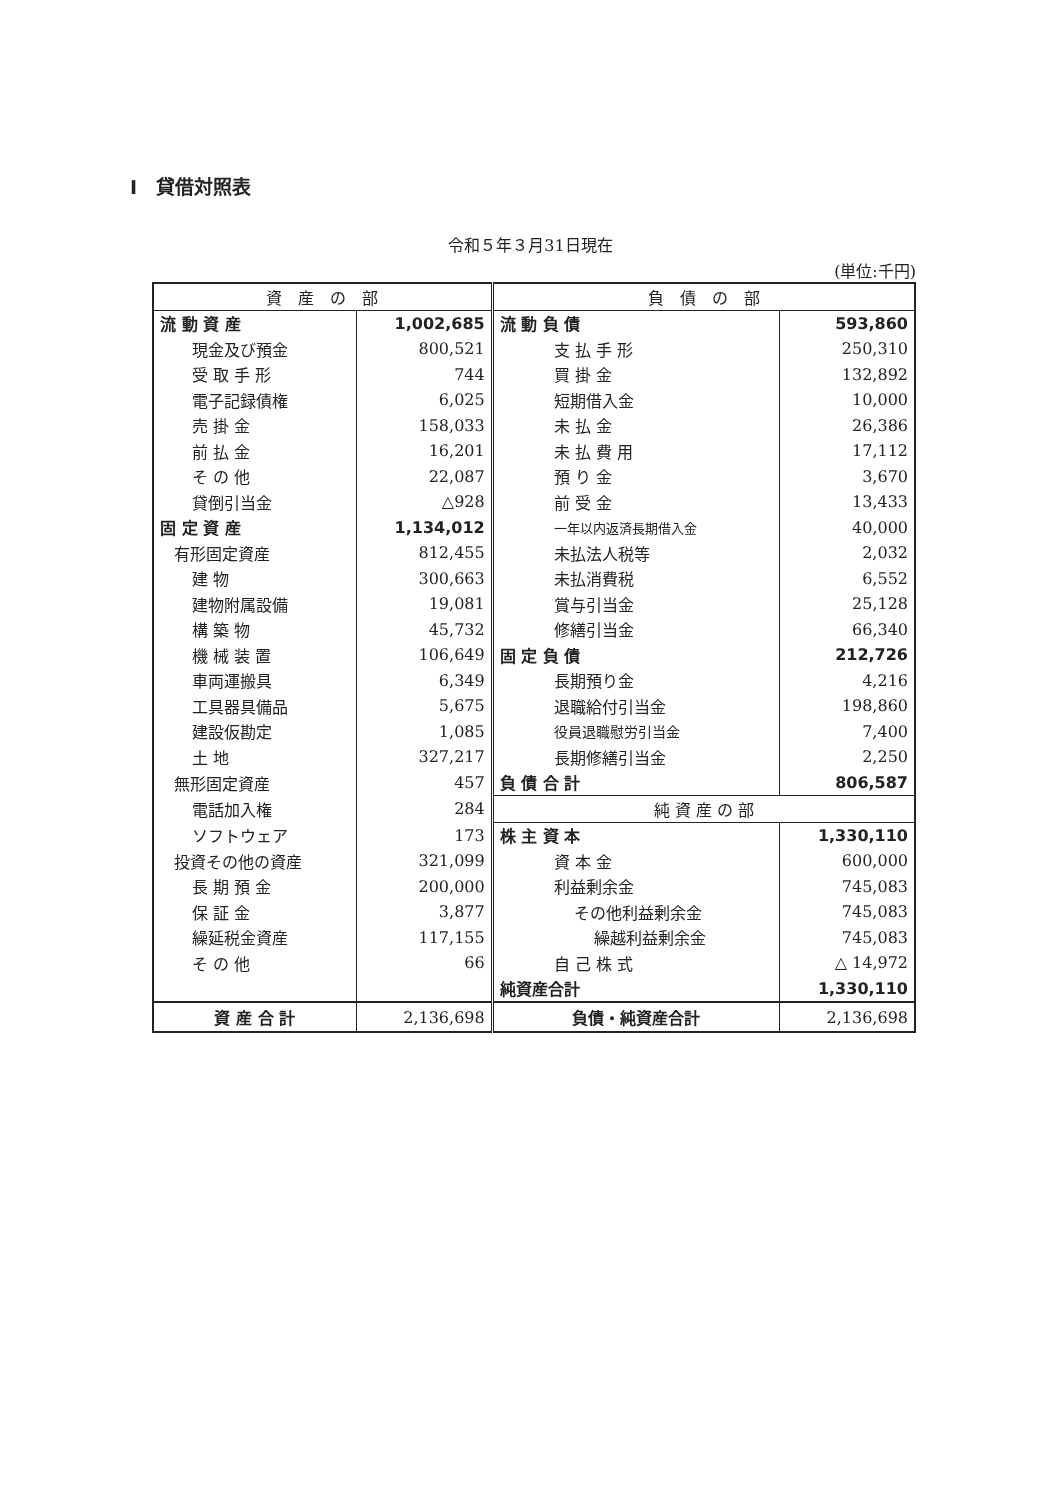I　貸借対照表
令和５年３月31日現在
(単位:千円)
| 資 産 の 部 | | 負 債 の 部 | |
| --- | --- | --- | --- |
| 流 動 資 産 | 1,002,685 | 流 動 負 債 | 593,860 |
| 現金及び預金 | 800,521 | 支 払 手 形 | 250,310 |
| 受 取 手 形 | 744 | 買 掛 金 | 132,892 |
| 電子記録債権 | 6,025 | 短期借入金 | 10,000 |
| 売 掛 金 | 158,033 | 未 払 金 | 26,386 |
| 前 払 金 | 16,201 | 未 払 費 用 | 17,112 |
| そ の 他 | 22,087 | 預 り 金 | 3,670 |
| 貸倒引当金 | △928 | 前 受 金 | 13,433 |
| 固 定 資 産 | 1,134,012 | 一年以内返済長期借入金 | 40,000 |
| 有形固定資産 | 812,455 | 未払法人税等 | 2,032 |
| 建 物 | 300,663 | 未払消費税 | 6,552 |
| 建物附属設備 | 19,081 | 賞与引当金 | 25,128 |
| 構 築 物 | 45,732 | 修繕引当金 | 66,340 |
| 機 械 装 置 | 106,649 | 固 定 負 債 | 212,726 |
| 車両運搬具 | 6,349 | 長期預り金 | 4,216 |
| 工具器具備品 | 5,675 | 退職給付引当金 | 198,860 |
| 建設仮勘定 | 1,085 | 役員退職慰労引当金 | 7,400 |
| 土 地 | 327,217 | 長期修繕引当金 | 2,250 |
| 無形固定資産 | 457 | 負 債 合 計 | 806,587 |
| 電話加入権 | 284 | 純 資 産 の 部 | |
| ソフトウェア | 173 | 株 主 資 本 | 1,330,110 |
| 投資その他の資産 | 321,099 | 資 本 金 | 600,000 |
| 長 期 預 金 | 200,000 | 利益剰余金 | 745,083 |
| 保 証 金 | 3,877 | その他利益剰余金 | 745,083 |
| 繰延税金資産 | 117,155 | 繰越利益剰余金 | 745,083 |
| そ の 他 | 66 | 自 己 株 式 | △ 14,972 |
| | | 純資産合計 | 1,330,110 |
| 資 産 合 計 | 2,136,698 | 負債・純資産合計 | 2,136,698 |